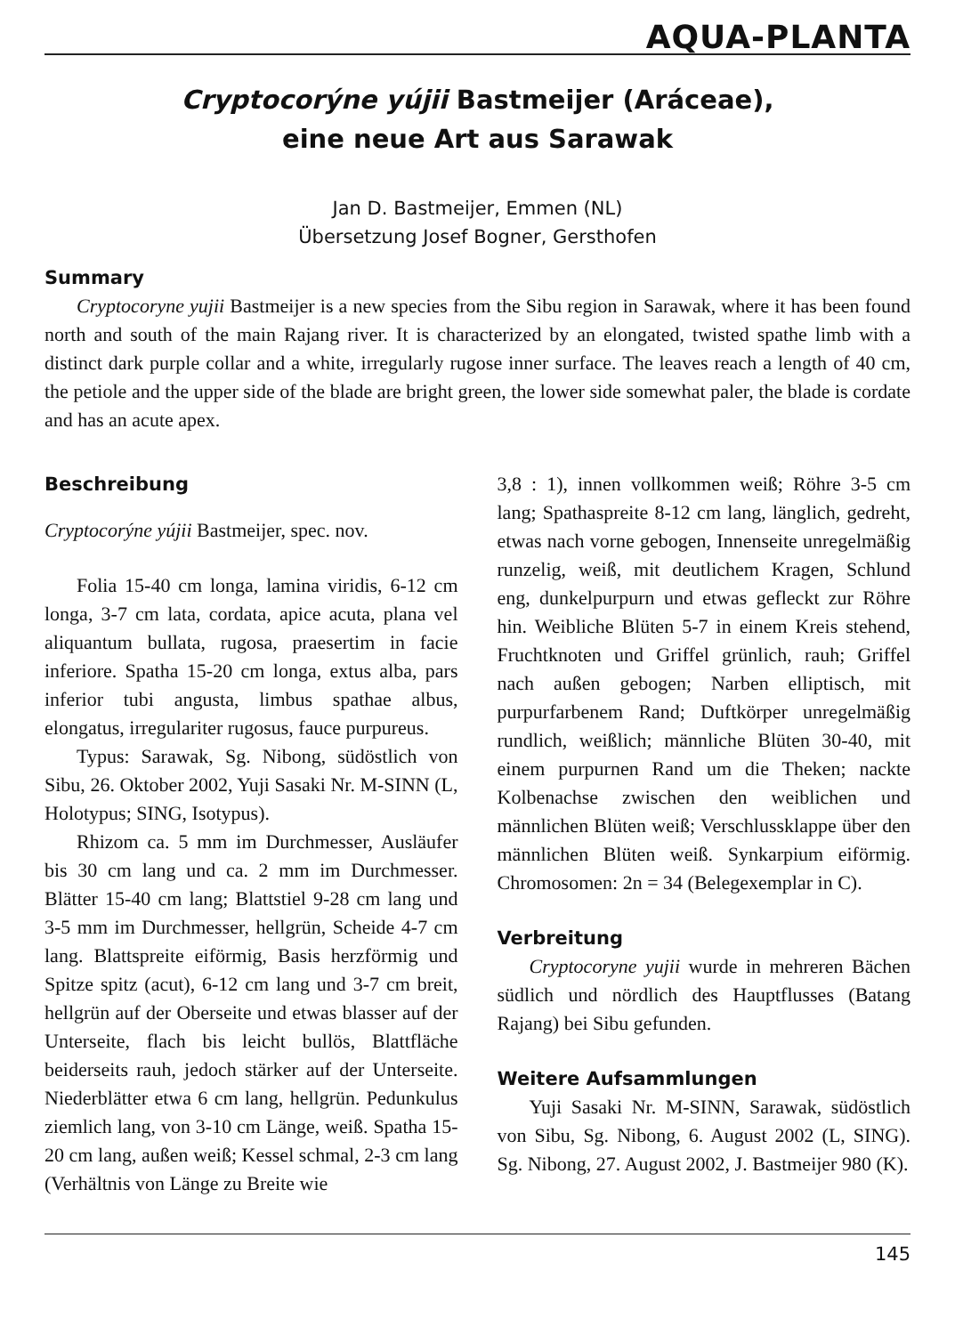AQUA-PLANTA
Cryptocorýne yújii Bastmeijer (Aráceae),
eine neue Art aus Sarawak
Jan D. Bastmeijer, Emmen (NL)
Übersetzung Josef Bogner, Gersthofen
Summary
Cryptocoryne yujii Bastmeijer is a new species from the Sibu region in Sarawak, where it has been found north and south of the main Rajang river. It is characterized by an elongated, twisted spathe limb with a distinct dark purple collar and a white, irregularly rugose inner surface. The leaves reach a length of 40 cm, the petiole and the upper side of the blade are bright green, the lower side somewhat paler, the blade is cordate and has an acute apex.
Beschreibung
Cryptocorýne yújii Bastmeijer, spec. nov.
Folia 15-40 cm longa, lamina viridis, 6-12 cm longa, 3-7 cm lata, cordata, apice acuta, plana vel aliquantum bullata, rugosa, praesertim in facie inferiore. Spatha 15-20 cm longa, extus alba, pars inferior tubi angusta, limbus spathae albus, elongatus, irregulariter rugosus, fauce purpureus.
Typus: Sarawak, Sg. Nibong, südöstlich von Sibu, 26. Oktober 2002, Yuji Sasaki Nr. M-SINN (L, Holotypus; SING, Isotypus).
Rhizom ca. 5 mm im Durchmesser, Ausläufer bis 30 cm lang und ca. 2 mm im Durchmesser. Blätter 15-40 cm lang; Blattstiel 9-28 cm lang und 3-5 mm im Durchmesser, hellgrün, Scheide 4-7 cm lang. Blattspreite eiförmig, Basis herzförmig und Spitze spitz (acut), 6-12 cm lang und 3-7 cm breit, hellgrün auf der Oberseite und etwas blasser auf der Unterseite, flach bis leicht bullös, Blattfläche beiderseits rauh, jedoch stärker auf der Unterseite. Niederblätter etwa 6 cm lang, hellgrün. Pedunkulus ziemlich lang, von 3-10 cm Länge, weiß. Spatha 15-20 cm lang, außen weiß; Kessel schmal, 2-3 cm lang (Verhältnis von Länge zu Breite wie
3,8 : 1), innen vollkommen weiß; Röhre 3-5 cm lang; Spathaspreite 8-12 cm lang, länglich, gedreht, etwas nach vorne gebogen, Innenseite unregelmäßig runzelig, weiß, mit deutlichem Kragen, Schlund eng, dunkelpurpurn und etwas gefleckt zur Röhre hin. Weibliche Blüten 5-7 in einem Kreis stehend, Fruchtknoten und Griffel grünlich, rauh; Griffel nach außen gebogen; Narben elliptisch, mit purpurfarbenem Rand; Duftkörper unregelmäßig rundlich, weißlich; männliche Blüten 30-40, mit einem purpurnen Rand um die Theken; nackte Kolbenachse zwischen den weiblichen und männlichen Blüten weiß; Verschlussklappe über den männlichen Blüten weiß. Synkarpium eiförmig. Chromosomen: 2n = 34 (Belegexemplar in C).
Verbreitung
Cryptocoryne yujii wurde in mehreren Bächen südlich und nördlich des Hauptflusses (Batang Rajang) bei Sibu gefunden.
Weitere Aufsammlungen
Yuji Sasaki Nr. M-SINN, Sarawak, südöstlich von Sibu, Sg. Nibong, 6. August 2002 (L, SING). Sg. Nibong, 27. August 2002, J. Bastmeijer 980 (K).
145